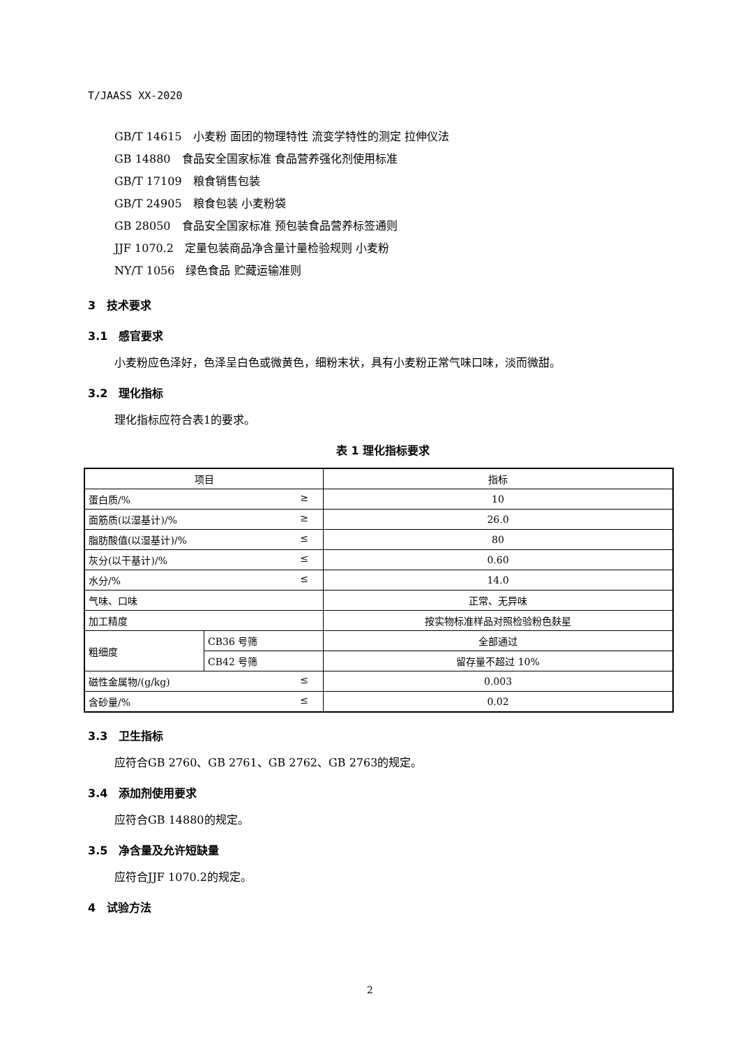T/JAASS XX-2020
GB/T 14615　小麦粉 面团的物理特性 流变学特性的测定 拉伸仪法
GB 14880　食品安全国家标准 食品营养强化剂使用标准
GB/T 17109　粮食销售包装
GB/T 24905　粮食包装 小麦粉袋
GB 28050　食品安全国家标准 预包装食品营养标签通则
JJF 1070.2　定量包装商品净含量计量检验规则 小麦粉
NY/T 1056　绿色食品 贮藏运输准则
3　技术要求
3.1　感官要求
小麦粉应色泽好，色泽呈白色或微黄色，细粉末状，具有小麦粉正常气味口味，淡而微甜。
3.2　理化指标
理化指标应符合表1的要求。
表 1 理化指标要求
| 项目 | | 指标 |
| --- | --- | --- |
| 蛋白质/% ≥ | | 10 |
| 面筋质(以湿基计)/% ≥ | | 26.0 |
| 脂肪酸值(以湿基计)/% ≤ | | 80 |
| 灰分(以干基计)/% ≤ | | 0.60 |
| 水分/% ≤ | | 14.0 |
| 气味、口味 | | 正常、无异味 |
| 加工精度 | | 按实物标准样品对照检验粉色麸星 |
| 粗细度 | CB36 号筛 | 全部通过 |
| | CB42 号筛 | 留存量不超过 10% |
| 磁性金属物/(g/kg) ≤ | | 0.003 |
| 含砂量/% ≤ | | 0.02 |
3.3　卫生指标
应符合GB 2760、GB 2761、GB 2762、GB 2763的规定。
3.4　添加剂使用要求
应符合GB 14880的规定。
3.5　净含量及允许短缺量
应符合JJF 1070.2的规定。
4　试验方法
2